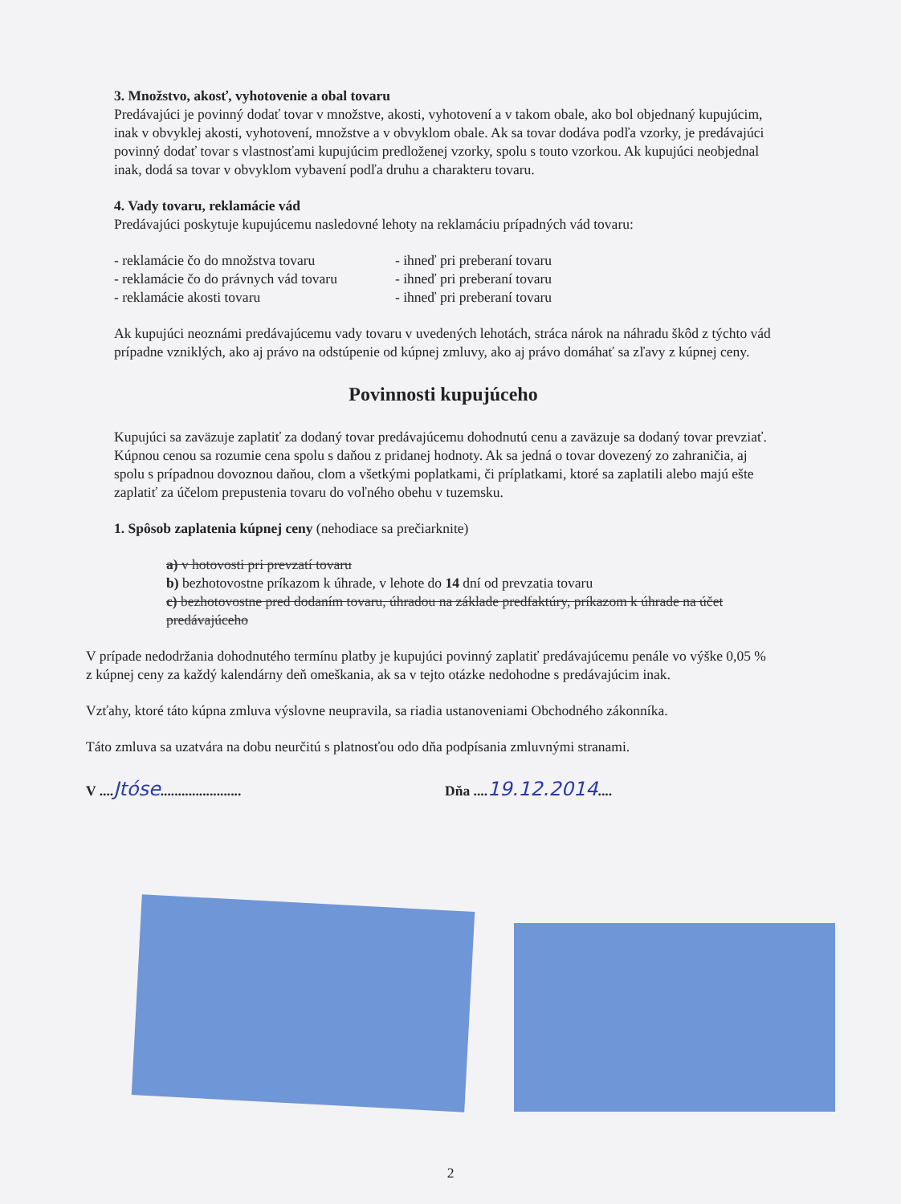3. Množstvo, akosť, vyhotovenie a obal tovaru
Predávajúci je povinný dodať tovar v množstve, akosti, vyhotovení a v takom obale, ako bol objednaný kupujúcim, inak v obvyklej akosti, vyhotovení, množstve a v obvyklom obale. Ak sa tovar dodáva podľa vzorky, je predávajúci povinný dodať tovar s vlastnosťami kupujúcim predloženej vzorky, spolu s touto vzorkou. Ak kupujúci neobjednal inak, dodá sa tovar v obvyklom vybavení podľa druhu a charakteru tovaru.
4. Vady tovaru, reklamácie vád
Predávajúci poskytuje kupujúcemu nasledovné lehoty na reklamáciu prípadných vád tovaru:
- reklamácie čo do množstva tovaru - ihneď pri preberaní tovaru
- reklamácie čo do právnych vád tovaru - ihneď pri preberaní tovaru
- reklamácie akosti tovaru - ihneď pri preberaní tovaru
Ak kupujúci neoznámi predávajúcemu vady tovaru v uvedených lehotách, stráca nárok na náhradu škôd z týchto vád prípadne vzniklých, ako aj právo na odstúpenie od kúpnej zmluvy, ako aj právo domáhať sa zľavy z kúpnej ceny.
Povinnosti kupujúceho
Kupujúci sa zaväzuje zaplatiť za dodaný tovar predávajúcemu dohodnutú cenu a zaväzuje sa dodaný tovar prevziať. Kúpnou cenou sa rozumie cena spolu s daňou z pridanej hodnoty. Ak sa jedná o tovar dovezený zo zahraničia, aj spolu s prípadnou dovoznou daňou, clom a všetkými poplatkami, či príplatkami, ktoré sa zaplatili alebo majú ešte zaplatiť za účelom prepustenia tovaru do voľného obehu v tuzemsku.
1. Spôsob zaplatenia kúpnej ceny (nehodiace sa prečiarknite)
a) v hotovosti pri prevzatí tovaru
b) bezhotovostne príkazom k úhrade, v lehote do 14 dní od prevzatia tovaru
c) bezhotovostne pred dodaním tovaru, úhradou na základe predfaktúry, príkazom k úhrade na účet predávajúceho
V prípade nedodržania dohodnutého termínu platby je kupujúci povinný zaplatiť predávajúcemu penále vo výške 0,05 % z kúpnej ceny za každý kalendárny deň omeškania, ak sa v tejto otázke nedohodne s predávajúcim inak.
Vzťahy, ktoré táto kúpna zmluva výslovne neupravila, sa riadia ustanoveniami Obchodného zákonníka.
Táto zmluva sa uzatvára na dobu neurčitú s platnosťou odo dňa podpísania zmluvnými stranami.
V ....Jtóse....................... Dňa ....19.12.2014....
2